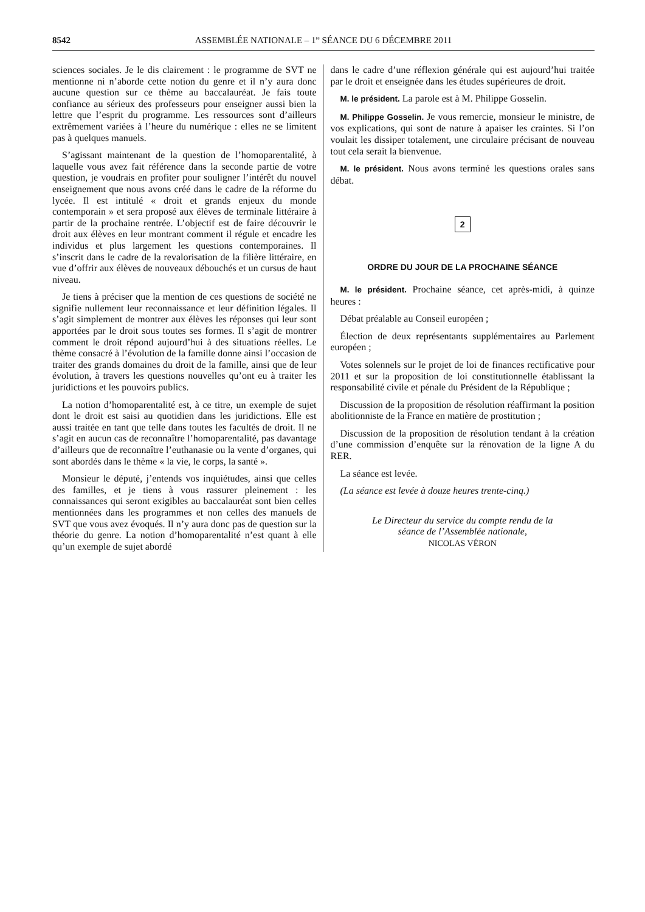8542 ASSEMBLÉE NATIONALE – 1<sup>re</sup> SÉANCE DU 6 DÉCEMBRE 2011
sciences sociales. Je le dis clairement : le programme de SVT ne mentionne ni n’aborde cette notion du genre et il n’y aura donc aucune question sur ce thème au baccalauréat. Je fais toute confiance au sérieux des professeurs pour enseigner aussi bien la lettre que l’esprit du programme. Les ressources sont d’ailleurs extrêmement variées à l’heure du numérique : elles ne se limitent pas à quelques manuels.
S’agissant maintenant de la question de l’homoparentalité, à laquelle vous avez fait référence dans la seconde partie de votre question, je voudrais en profiter pour souligner l’intérêt du nouvel enseignement que nous avons créé dans le cadre de la réforme du lycée. Il est intitulé « droit et grands enjeux du monde contemporain » et sera proposé aux élèves de terminale littéraire à partir de la prochaine rentrée. L’objectif est de faire découvrir le droit aux élèves en leur montrant comment il régule et encadre les individus et plus largement les questions contemporaines. Il s’inscrit dans le cadre de la revalorisation de la filière littéraire, en vue d’offrir aux élèves de nouveaux débouchés et un cursus de haut niveau.
Je tiens à préciser que la mention de ces questions de société ne signifie nullement leur reconnaissance et leur définition légales. Il s’agit simplement de montrer aux élèves les réponses qui leur sont apportées par le droit sous toutes ses formes. Il s’agit de montrer comment le droit répond aujourd’hui à des situations réelles. Le thème consacré à l’évolution de la famille donne ainsi l’occasion de traiter des grands domaines du droit de la famille, ainsi que de leur évolution, à travers les questions nouvelles qu’ont eu à traiter les juridictions et les pouvoirs publics.
La notion d’homoparentalité est, à ce titre, un exemple de sujet dont le droit est saisi au quotidien dans les juridictions. Elle est aussi traitée en tant que telle dans toutes les facultés de droit. Il ne s’agit en aucun cas de reconnaître l’homoparentalité, pas davantage d’ailleurs que de reconnaître l’euthanasie ou la vente d’organes, qui sont abordés dans le thème « la vie, le corps, la santé ».
Monsieur le député, j’entends vos inquiétudes, ainsi que celles des familles, et je tiens à vous rassurer pleinement : les connaissances qui seront exigibles au baccalauréat sont bien celles mentionnées dans les programmes et non celles des manuels de SVT que vous avez évoqués. Il n’y aura donc pas de question sur la théorie du genre. La notion d’homoparentalité n’est quant à elle qu’un exemple de sujet abordé
dans le cadre d’une réflexion générale qui est aujourd’hui traitée par le droit et enseignée dans les études supérieures de droit.
M. le président. La parole est à M. Philippe Gosselin.
M. Philippe Gosselin. Je vous remercie, monsieur le ministre, de vos explications, qui sont de nature à apaiser les craintes. Si l’on voulait les dissiper totalement, une circulaire précisant de nouveau tout cela serait la bienvenue.
M. le président. Nous avons terminé les questions orales sans débat.
2
ORDRE DU JOUR DE LA PROCHAINE SÉANCE
M. le président. Prochaine séance, cet après-midi, à quinze heures :
Débat préalable au Conseil européen ;
Élection de deux représentants supplémentaires au Parlement européen ;
Votes solennels sur le projet de loi de finances rectificative pour 2011 et sur la proposition de loi constitutionnelle établissant la responsabilité civile et pénale du Président de la République ;
Discussion de la proposition de résolution réaffirmant la position abolitionniste de la France en matière de prostitution ;
Discussion de la proposition de résolution tendant à la création d’une commission d’enquête sur la rénovation de la ligne A du RER.
La séance est levée.
(La séance est levée à douze heures trente-cinq.)
Le Directeur du service du compte rendu de la
séance de l’Assemblée nationale,
NICOLAS VÉRON